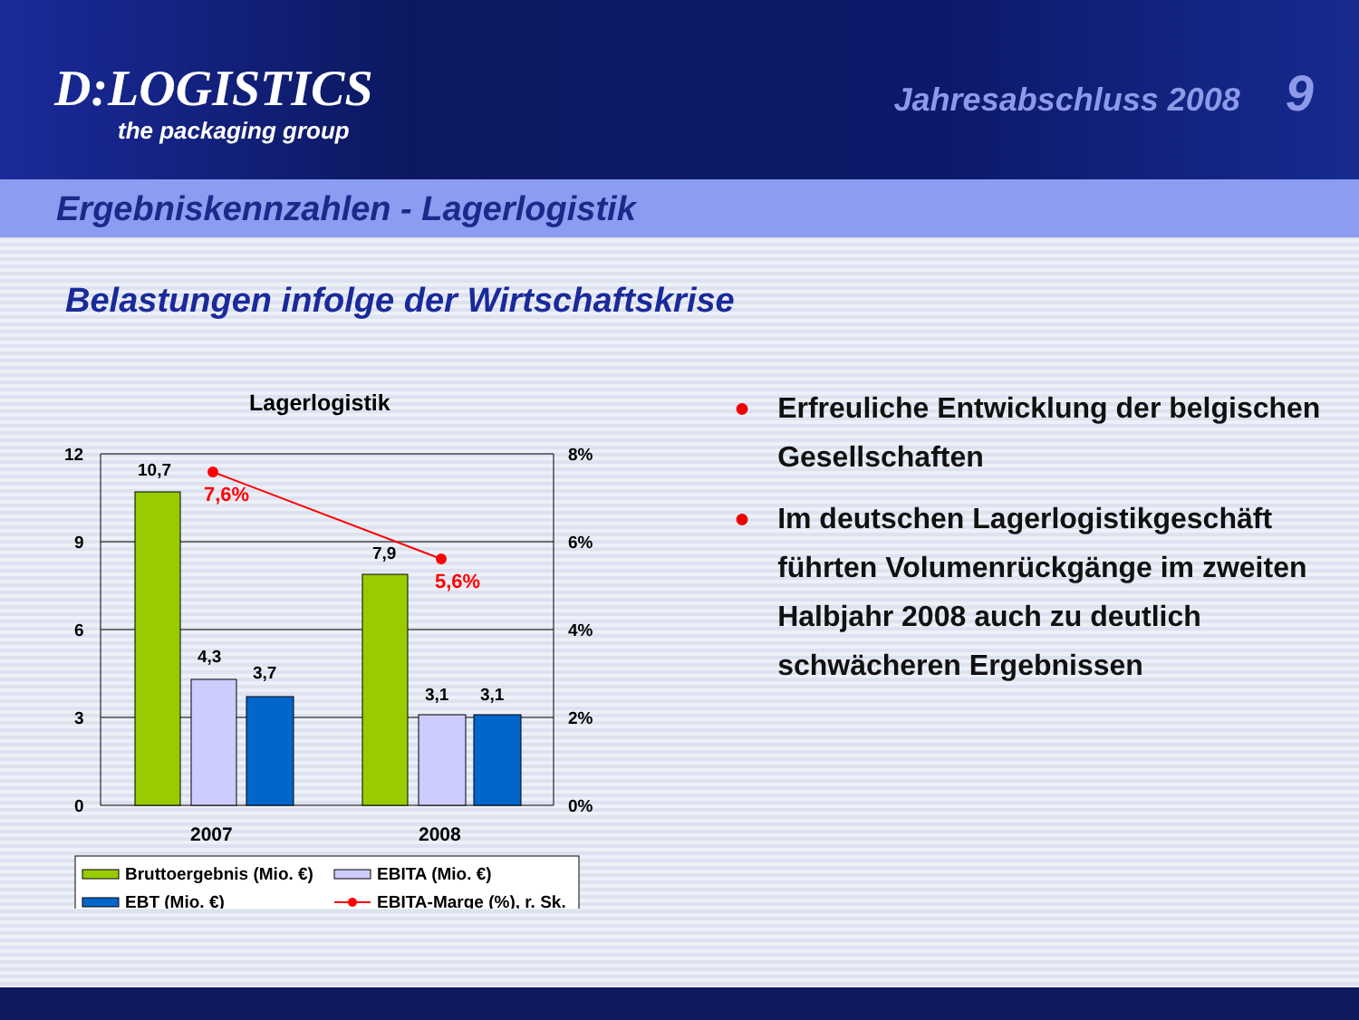D:LOGISTICS
the packaging group
Jahresabschluss 2008 9
Ergebniskennzahlen - Lagerlogistik
Belastungen infolge der Wirtschaftskrise
Lagerlogistik
12
9
6
3
0
8%
6%
4%
2%
0%
10,7
4,3
3,7
7,9
3,1
3,1
7,6%
5,6%
2007
2008
Bruttoergebnis (Mio. €)
EBITA (Mio. €)
EBT (Mio. €)
EBITA-Marge (%), r. Sk.
● Erfreuliche Entwicklung der belgischen Gesellschaften
● Im deutschen Lagerlogistikgeschäft führten Volumenrückgänge im zweiten Halbjahr 2008 auch zu deutlich schwächeren Ergebnissen